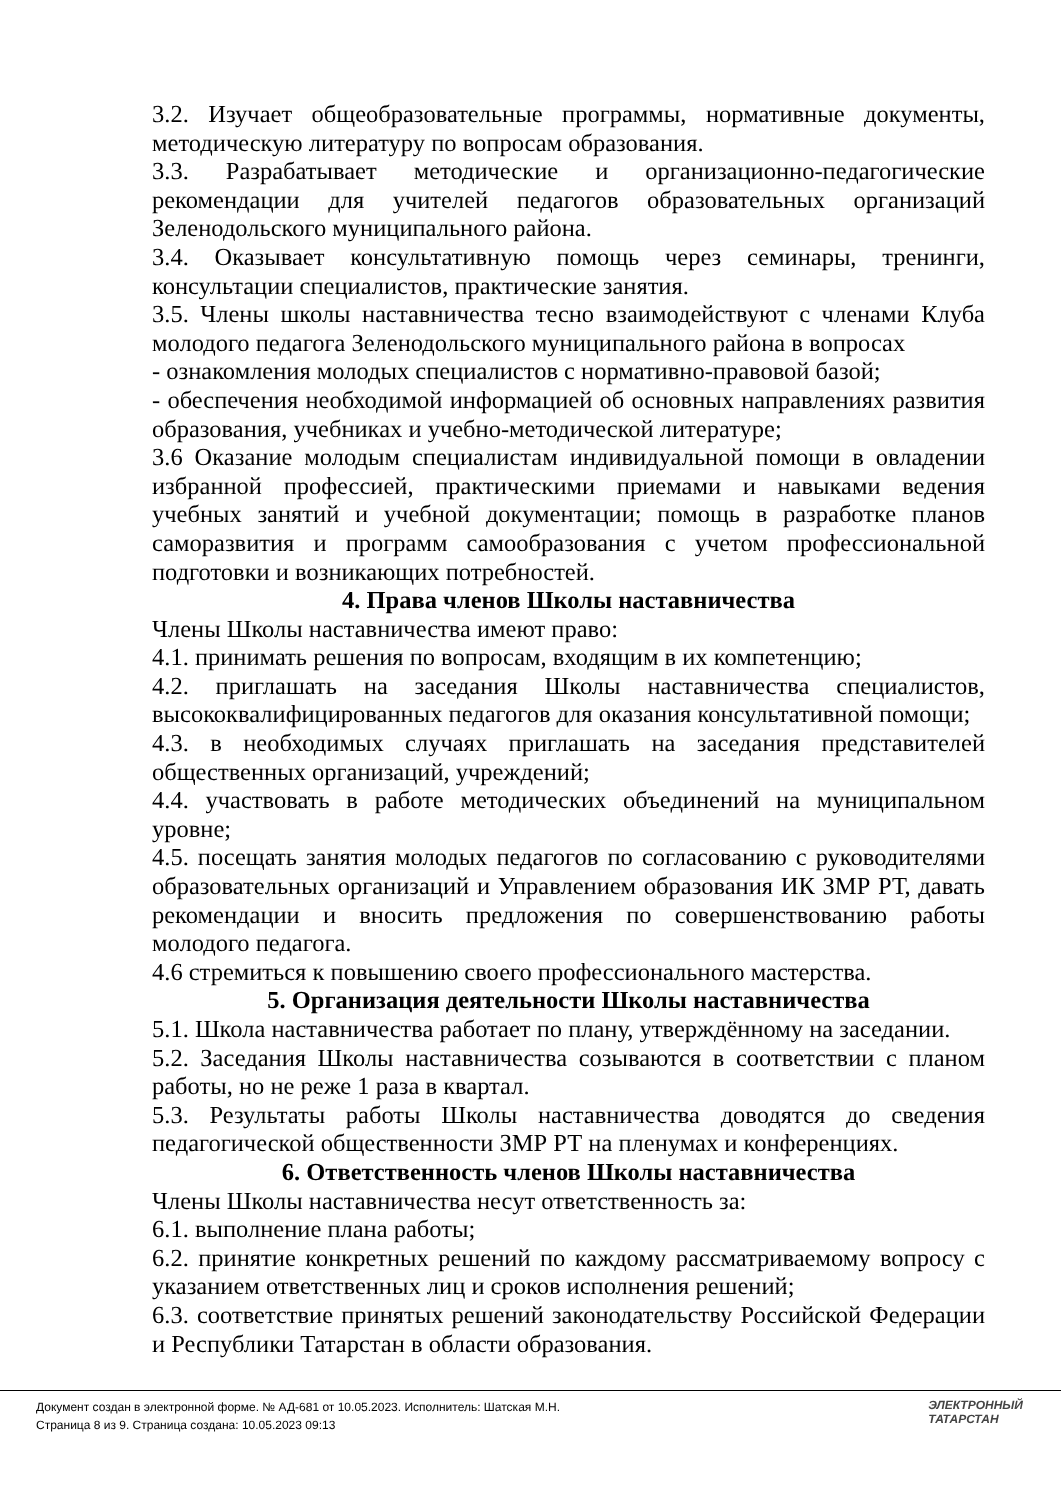3.2. Изучает общеобразовательные программы, нормативные документы, методическую литературу по вопросам образования.
3.3. Разрабатывает методические и организационно-педагогические рекомендации для учителей педагогов образовательных организаций Зеленодольского муниципального района.
3.4. Оказывает консультативную помощь через семинары, тренинги, консультации специалистов, практические занятия.
3.5. Члены школы наставничества тесно взаимодействуют с членами Клуба молодого педагога Зеленодольского муниципального района в вопросах
- ознакомления молодых специалистов с нормативно-правовой базой;
- обеспечения необходимой информацией об основных направлениях развития образования, учебниках и учебно-методической литературе;
3.6 Оказание молодым специалистам индивидуальной помощи в овладении избранной профессией, практическими приемами и навыками ведения учебных занятий и учебной документации; помощь в разработке планов саморазвития и программ самообразования с учетом профессиональной подготовки и возникающих потребностей.
4. Права членов Школы наставничества
Члены Школы наставничества имеют право:
4.1. принимать решения по вопросам, входящим в их компетенцию;
4.2. приглашать на заседания Школы наставничества специалистов, высококвалифицированных педагогов для оказания консультативной помощи;
4.3. в необходимых случаях приглашать на заседания представителей общественных организаций, учреждений;
4.4. участвовать в работе методических объединений на муниципальном уровне;
4.5. посещать занятия молодых педагогов по согласованию с руководителями образовательных организаций и Управлением образования ИК ЗМР РТ, давать рекомендации и вносить предложения по совершенствованию работы молодого педагога.
4.6 стремиться к повышению своего профессионального мастерства.
5. Организация деятельности Школы наставничества
5.1. Школа наставничества работает по плану, утверждённому на заседании.
5.2. Заседания Школы наставничества созываются в соответствии с планом работы, но не реже 1 раза в квартал.
5.3. Результаты работы Школы наставничества доводятся до сведения педагогической общественности ЗМР РТ на пленумах и конференциях.
6. Ответственность членов Школы наставничества
Члены Школы наставничества несут ответственность за:
6.1. выполнение плана работы;
6.2. принятие конкретных решений по каждому рассматриваемому вопросу с указанием ответственных лиц и сроков исполнения решений;
6.3. соответствие принятых решений законодательству Российской Федерации и Республики Татарстан в области образования.
Документ создан в электронной форме. № АД-681 от 10.05.2023. Исполнитель: Шатская М.Н.
Страница 8 из 9. Страница создана: 10.05.2023 09:13
ЭЛЕКТРОННЫЙ
ТАТАРСТАН